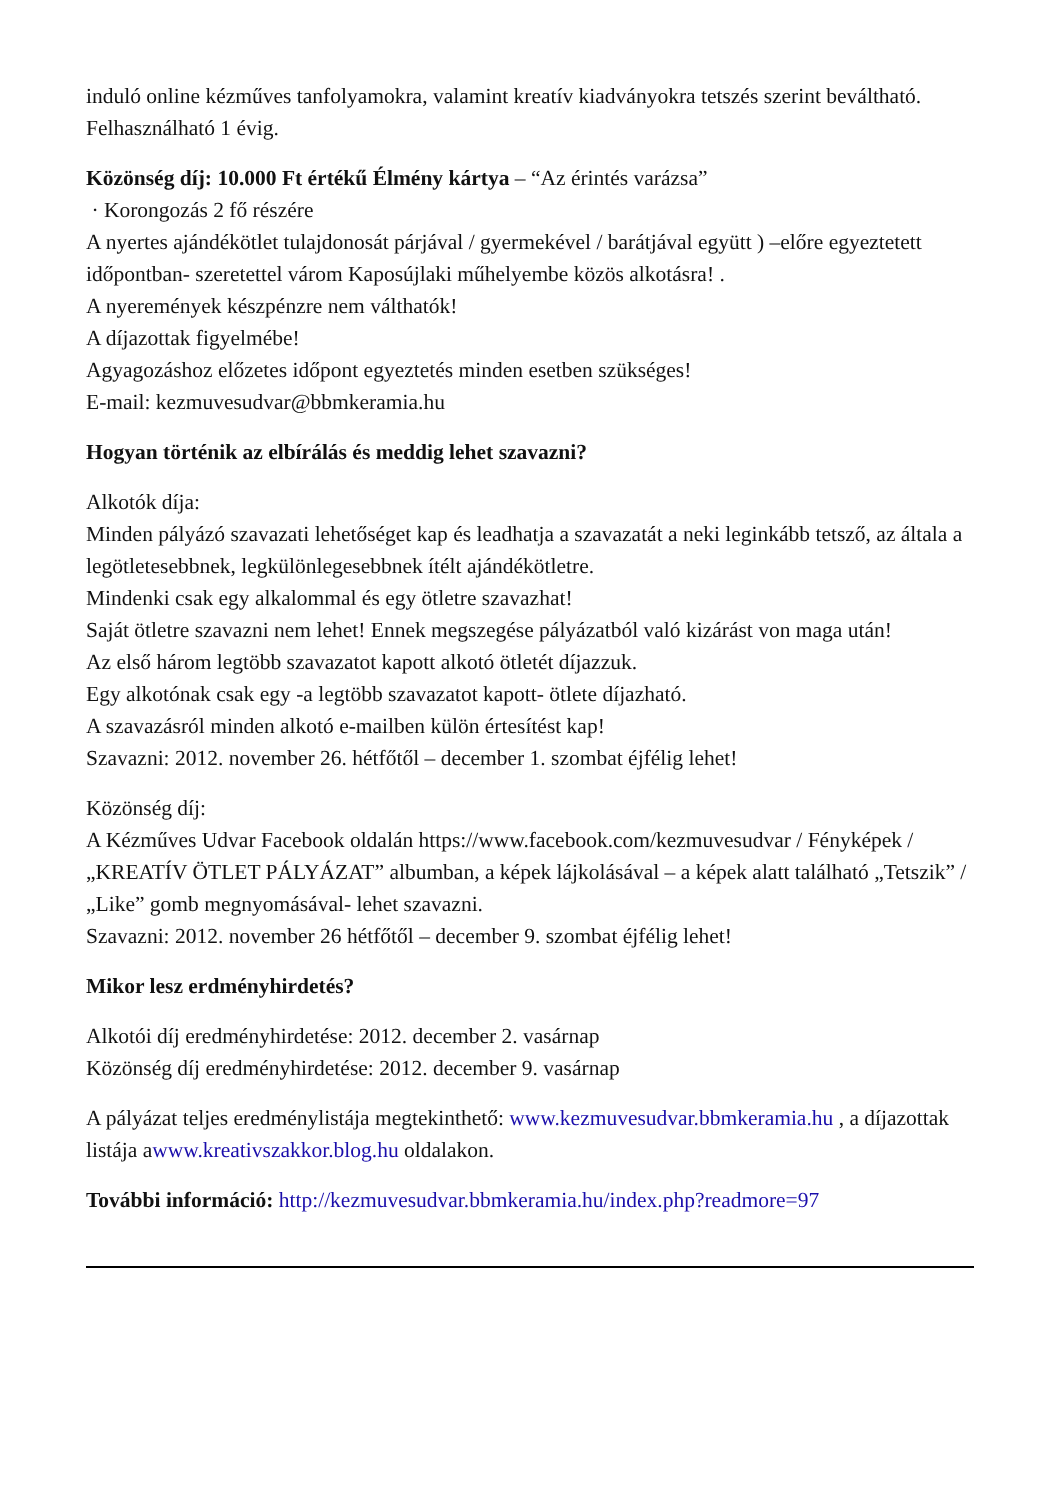induló online kézműves tanfolyamokra, valamint kreatív kiadványokra tetszés szerint beváltható. Felhasználható 1 évig.
Közönség díj: 10.000 Ft értékű Élmény kártya – “Az érintés varázsa”
· Korongozás 2 fő részére
A nyertes ajándékötlet tulajdonosát párjával / gyermekével / barátjával együtt ) –előre egyeztetett időpontban- szeretettel várom Kaposújlaki műhelyembe közös alkotásra! .
A nyeremények készpénzre nem válthatók!
A díjazottak figyelmébe!
Agyagozáshoz előzetes időpont egyeztetés minden esetben szükséges!
E-mail: kezmuvesudvar@bbmkeramia.hu
Hogyan történik az elbírálás és meddig lehet szavazni?
Alkotók díja:
Minden pályázó szavazati lehetőséget kap és leadhatja a szavazatát a neki leginkább tetsző, az általa a legötletesebbnek, legkülönlegesebbnek ítélt ajándékötletre.
Mindenki csak egy alkalommal és egy ötletre szavazhat!
Saját ötletre szavazni nem lehet! Ennek megszegése pályázatból való kizárást von maga után!
Az első három legtöbb szavazatot kapott alkotó ötletét díjazzuk.
Egy alkotónak csak egy -a legtöbb szavazatot kapott- ötlete díjazható.
A szavazásról minden alkotó e-mailben külön értesítést kap!
Szavazni: 2012. november 26. hétfőtől – december 1. szombat éjfélig lehet!
Közönség díj:
A Kézműves Udvar Facebook oldalán https://www.facebook.com/kezmuvesudvar / Fényképek /„KREATÍV ÖTLET PÁLYÁZAT” albumban, a képek lájkolásával – a képek alatt található „Tetszik” / „Like” gomb megnyomásával- lehet szavazni.
Szavazni: 2012. november 26 hétfőtől – december 9. szombat éjfélig lehet!
Mikor lesz erdményhirdetés?
Alkotói díj eredményhirdetése: 2012. december 2. vasárnap
Közönség díj eredményhirdetése: 2012. december 9. vasárnap
A pályázat teljes eredménylistája megtekinthető: www.kezmuvesudvar.bbmkeramia.hu , a díjazottak listája awww.kreativszakkor.blog.hu oldalakon.
További információ: http://kezmuvesudvar.bbmkeramia.hu/index.php?readmore=97